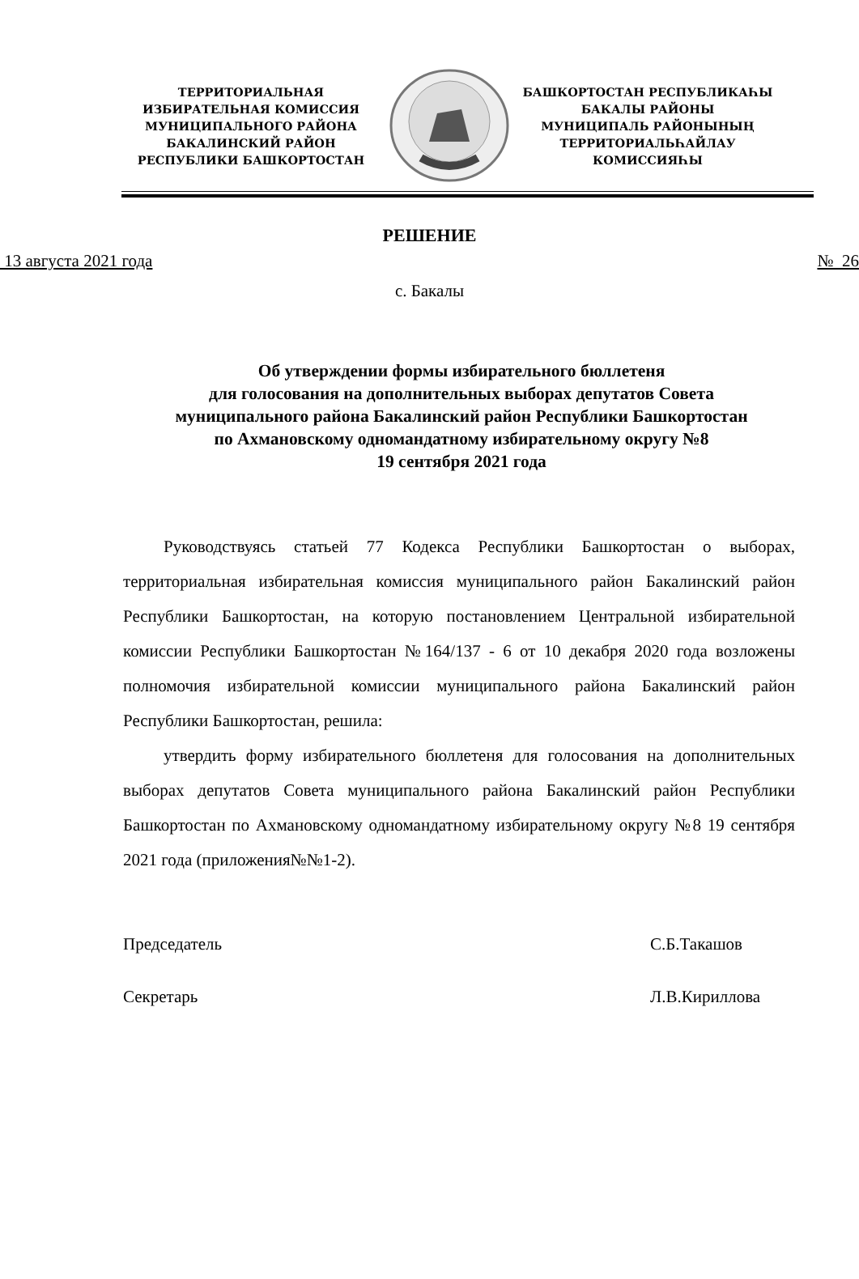ТЕРРИТОРИАЛЬНАЯ
ИЗБИРАТЕЛЬНАЯ КОМИССИЯ
МУНИЦИПАЛЬНОГО РАЙОНА
БАКАЛИНСКИЙ РАЙОН
РЕСПУБЛИКИ БАШКОРТОСТАН
БАШКОРТОСТАН РЕСПУБЛИКАҺЫ
БАКАЛЫ РАЙОНЫ
МУНИЦИПАЛЬ РАЙОНЫНЫҢ
ТЕРРИТОРИАЛЬҺАЙЛАУ
КОМИССИЯҺЫ
РЕШЕНИЕ
13 августа 2021 года № 26
с. Бакалы
Об утверждении формы избирательного бюллетеня
для голосования на дополнительных выборах депутатов Совета
муниципального района Бакалинский район Республики Башкортостан
по Ахмановскому одномандатному избирательному округу №8
19 сентября 2021 года
Руководствуясь статьей 77 Кодекса Республики Башкортостан о выборах, территориальная избирательная комиссия муниципального район Бакалинский район Республики Башкортостан, на которую постановлением Центральной избирательной комиссии Республики Башкортостан №164/137 - 6 от 10 декабря 2020 года возложены полномочия избирательной комиссии муниципального района Бакалинский район Республики Башкортостан, решила:
утвердить форму избирательного бюллетеня для голосования на дополнительных выборах депутатов Совета муниципального района Бакалинский район Республики Башкортостан по Ахмановскому одномандатному избирательному округу №8 19 сентября 2021 года (приложения№№1-2).
Председатель С.Б.Такашов
Секретарь Л.В.Кириллова